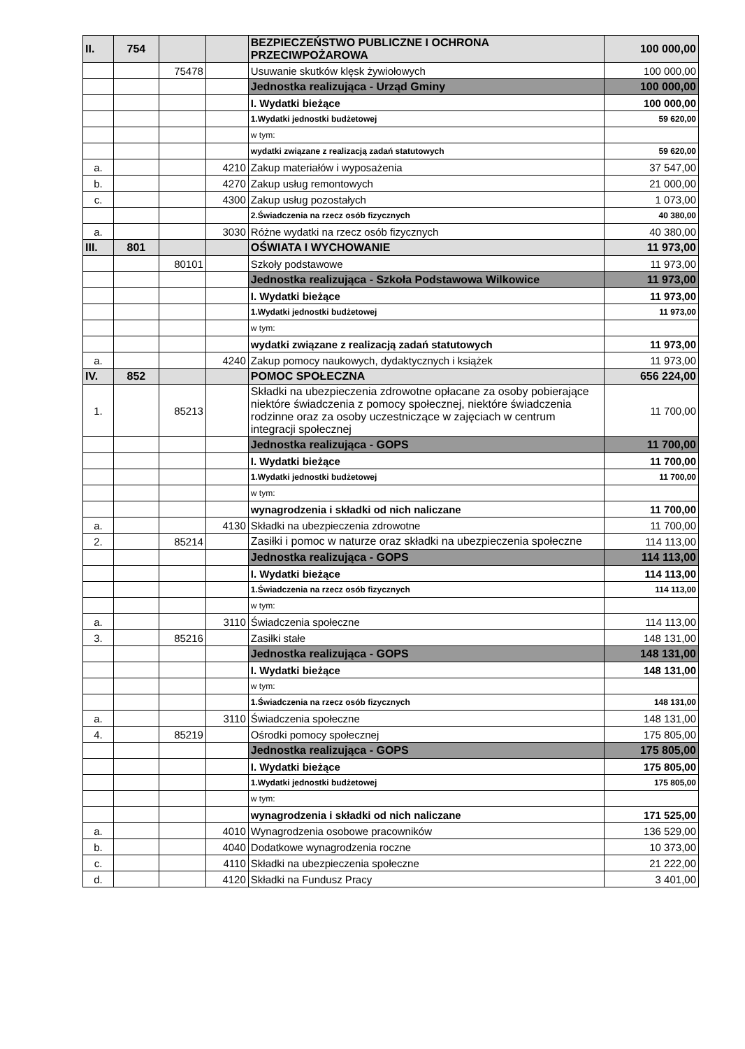| II. | 754 | | | BEZPIECZEŃSTWO PUBLICZNE I OCHRONA PRZECIWPOŻAROWA | 100 000,00 |
| | | 75478 | | Usuwanie skutków klęsk żywiołowych | 100 000,00 |
| | | | | Jednostka realizująca - Urząd Gminy | 100 000,00 |
| | | | | I. Wydatki bieżące | 100 000,00 |
| | | | | 1.Wydatki jednostki budżetowej | 59 620,00 |
| | | | | w tym: | |
| | | | | wydatki związane z realizacją zadań statutowych | 59 620,00 |
| a. | | | 4210 | Zakup materiałów i wyposażenia | 37 547,00 |
| b. | | | 4270 | Zakup usług remontowych | 21 000,00 |
| c. | | | 4300 | Zakup usług pozostałych | 1 073,00 |
| | | | | 2.Świadczenia na rzecz osób fizycznych | 40 380,00 |
| a. | | | 3030 | Różne wydatki na rzecz osób fizycznych | 40 380,00 |
| III. | 801 | | | OŚWIATA I WYCHOWANIE | 11 973,00 |
| | | 80101 | | Szkoły podstawowe | 11 973,00 |
| | | | | Jednostka realizująca - Szkoła Podstawowa Wilkowice | 11 973,00 |
| | | | | I. Wydatki bieżące | 11 973,00 |
| | | | | 1.Wydatki jednostki budżetowej | 11 973,00 |
| | | | | w tym: | |
| | | | | wydatki związane z realizacją zadań statutowych | 11 973,00 |
| a. | | | 4240 | Zakup pomocy naukowych, dydaktycznych i książek | 11 973,00 |
| IV. | 852 | | | POMOC SPOŁECZNA | 656 224,00 |
| 1. | | 85213 | | Składki na ubezpieczenia zdrowotne opłacane za osoby pobierające niektóre świadczenia z pomocy społecznej, niektóre świadczenia rodzinne oraz za osoby uczestniczące w zajęciach w centrum integracji społecznej | 11 700,00 |
| | | | | Jednostka realizująca - GOPS | 11 700,00 |
| | | | | I. Wydatki bieżące | 11 700,00 |
| | | | | 1.Wydatki jednostki budżetowej | 11 700,00 |
| | | | | w tym: | |
| | | | | wynagrodzenia i składki od nich naliczane | 11 700,00 |
| a. | | | 4130 | Składki na ubezpieczenia zdrowotne | 11 700,00 |
| 2. | | 85214 | | Zasiłki i pomoc w naturze oraz składki na ubezpieczenia społeczne | 114 113,00 |
| | | | | Jednostka realizująca - GOPS | 114 113,00 |
| | | | | I. Wydatki bieżące | 114 113,00 |
| | | | | 1.Świadczenia na rzecz osób fizycznych | 114 113,00 |
| | | | | w tym: | |
| a. | | | 3110 | Świadczenia społeczne | 114 113,00 |
| 3. | | 85216 | | Zasiłki stałe | 148 131,00 |
| | | | | Jednostka realizująca - GOPS | 148 131,00 |
| | | | | I. Wydatki bieżące | 148 131,00 |
| | | | | w tym: | |
| | | | | 1.Świadczenia na rzecz osób fizycznych | 148 131,00 |
| a. | | | 3110 | Świadczenia społeczne | 148 131,00 |
| 4. | | 85219 | | Ośrodki pomocy społecznej | 175 805,00 |
| | | | | Jednostka realizująca - GOPS | 175 805,00 |
| | | | | I. Wydatki bieżące | 175 805,00 |
| | | | | 1.Wydatki jednostki budżetowej | 175 805,00 |
| | | | | w tym: | |
| | | | | wynagrodzenia i składki od nich naliczane | 171 525,00 |
| a. | | | 4010 | Wynagrodzenia osobowe pracowników | 136 529,00 |
| b. | | | 4040 | Dodatkowe wynagrodzenia roczne | 10 373,00 |
| c. | | | 4110 | Składki na ubezpieczenia społeczne | 21 222,00 |
| d. | | | 4120 | Składki na Fundusz Pracy | 3 401,00 |